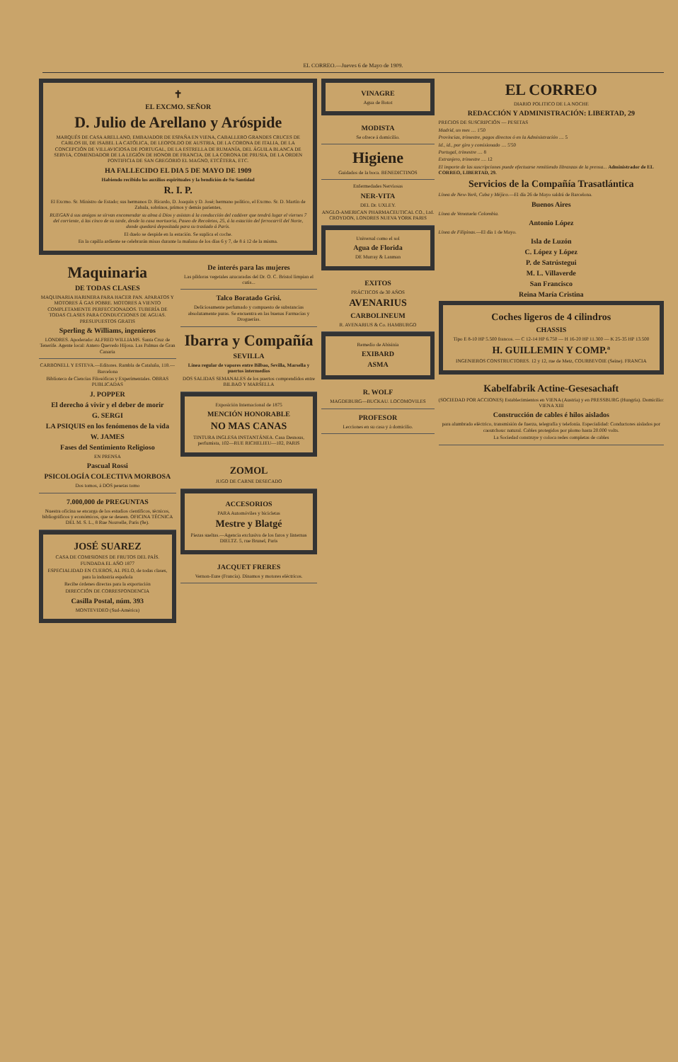EL CORREO.—Jueves 6 de Mayo de 1909.
✝
EL EXCMO. SEÑOR
D. Julio de Arellano y Aróspide
MARQUÉS DE CASA ARELLANO, EMBAJADOR DE ESPAÑA EN VIENA, CABALLERO GRANDES CRUCES DE CARLOS III, DE ISABEL LA CATÓLICA, DE LEOPOLDO DE AUSTRIA, DE LA CORONA DE ITALIA, DE LA CONCEPCIÓN DE VILLAVICIOSA DE PORTUGAL, DE LA ESTRELLA DE RUMANÍA, DEL ÁGUILA BLANCA DE SERVIA, COMENDADOR DE LA LEGIÓN DE HONOR DE FRANCIA, DE LA CORONA DE PRUSIA, DE LA ORDEN PONTIFICIA DE SAN GREGORIO EL MAGNO, ETCÉTERA, ETC.
HA FALLECIDO EL DIA 5 DE MAYO DE 1909
Habiendo recibido los auxilios espirituales y la bendición de Su Santidad
R. I. P.
El Excmo. Sr. Ministro de Estado; sus hermanos D. Ricardo, D. Joaquín y D. José; hermano político, el Excmo. Sr. D. Martín de Zabala, sobrinos, primos y demás parientes,
RUEGAN á sus amigos se sirvan encomendar su alma á Dios y asistan á la conducción del cadáver que tendrá lugar el viernes 7 del corriente, á las cinco de su tarde, desde la casa mortuoria, Paseo de Recoletos, 25, á la estación del ferrocarril del Norte, donde quedará depositada para su traslado á París.
El duelo se despide en la estación. Se suplica el coche.
En la capilla ardiente se celebrarán misas durante la mañana de los días 6 y 7, de 8 á 12 de la misma.
Maquinaria
DE TODAS CLASES
MAQUINARIA HARINERA PARA HACER PAN. APARATOS Y MOTORES Á GAS POBRE. MOTORES A VIENTO COMPLETAMENTE PERFECCIONADOS. TUBERÍA DE TODAS CLASES PARA CONDUCCIONES DE AGUAS. PRESUPUESTOS GRATIS
Sperling & Williams, ingenieros
LONDRES. Apoderado: ALFRED WILLIAMS. Santa Cruz de Tenerife. Agente local: Antero Quevedo Hijosa. Las Palmas de Gran Canaria
CARBONELL Y ESTEVA.—Editores. Rambla de Cataluña, 118.—Barcelona
Biblioteca de Ciencias Filosóficas y Experimentales. OBRAS PUBLICADAS
J. POPPER
El derecho á vivir y el deber de morir
G. SERGI
LA PSIQUIS en los fenómenos de la vida
W. JAMES
Fases del Sentimiento Religioso
EN PRENSA
Pascual Rossi
PSICOLOGÍA COLECTIVA MORBOSA
Dos tomos, á DOS pesetas tomo
7.000,000 de PREGUNTAS
Nuestra oficina se encarga de los estudios científicos, técnicos, bibliográficos y económicos, que se deseen. OFICINA TÉCNICA DEL M. S. L., 8 Rue Nouvelle, París (9e).
JOSÉ SUAREZ
CASA DE COMISIONES DE FRUTOS DEL PAÍS. FUNDADA EL AÑO 1877
ESPECIALIDAD EN CUEROS, AL PELO, de todas clases, para la industria española
Recibe órdenes directas para la exportación
DIRECCIÓN DE CORRESPONDENCIA
Casilla Postal, núm. 393
MONTEVIDEO (Sud-América)
De interés para las mujeres
Las píldoras vegetales azucaradas del Dr. O. C. Bristol limpian el cutis...
Talco Boratado Grisi.
Deliciosamente perfumado y compuesto de substancias absolutamente puras. Se encuentra en las buenas Farmacias y Droguerías.
Ibarra y Compañía
SEVILLA
Línea regular de vapores entre Bilbao, Sevilla, Marsella y puertos intermedios
DOS SALIDAS SEMANALES de los puertos comprendidos entre BILBAO Y MARSELLA
Exposición Internacional de 1875
MENCIÓN HONORABLE
NO MAS CANAS
TINTURA INGLESA INSTANTÁNEA. Casa Desnous, perfumista, 102—RUE RICHELIEU—102, PARIS
ZOMOL
JUGO DE CARNE DESECADO
ACCESORIOS
PARA Automóviles y bicicletas
Mestre y Blatgé
Piezas sueltas.—Agencia exclusiva de los faros y linternas DIELTZ. 5, rue Brunel, Paris
JACQUET FRERES
Vernon-Eure (Francia). Dinamos y motores eléctricos.
VINAGRE
Agua de Botot
MODISTA
Se ofrece á domicilio.
Higiene
Guidados de la boca. BENEDICTINOS
Enfermedades Nerviosas
NER-VITA
DEL Dr. UXLEY.
ANGLO-AMERICAN PHARMACEUTICAL CO., Ltd. CROYDON, LONDRES NUEVA YORK PARIS
Universal como el sol
Agua de Florida
DE Murray & Lanman
EXITOS
PRÁCTICOS de 30 AÑOS
AVENARIUS
CARBOLINEUM
R. AVENARIUS & Co. HAMBURGO
Remedio de Abisinia
EXIBARD
ASMA
R. WOLF
MAGDEBURG—BUCKAU. LOCOMOVILES
PROFESOR
Lecciones en su casa y á domicilio.
EL CORREO
DIARIO POLITICO DE LA NOCHE
REDACCIÓN Y ADMINISTRACIÓN: LIBERTAD, 29
PRECIOS DE SUSCRIPCIÓN — PESETAS
Madrid, un mes .... 1'50
Provincias, trimestre, pagos directos ó en la Administración .... 5
Id., id., por giro y comisionado .... 5'50
Portugal, trimestre .... 8
Extranjero, trimestre .... 12
El importe de las suscripciones puede efectuarse remitiendo libranzas de la prensa... Administrador de EL CORREO, LIBERTAD, 29.
Servicios de la Compañía Trasatlántica
Línea de New-York, Cuba y Méjico.—El día 26 de Mayo saldrá de Barcelona.
Buenos Aires
Línea de Venezuela Colombia.
Antonio López
Línea de Filipinas.—El día 1 de Mayo.
Isla de Luzón
C. López y López
P. de Satrústegui
M. L. Villaverde
San Francisco
Reina María Cristina
Coches ligeros de 4 cilindros
CHASSIS
Tipo E 8-10 HP 5.500 francos. — C 12-14 HP 6.750 — H 16-20 HP 11.300 — K 25-35 HP 13.500
H. GUILLEMIN Y COMP.ª
INGENIEROS CONSTRUCTORES. 12 y 12, rue de Metz, COURBEVOIE (Seine). FRANCIA
Kabelfabrik Actine-Gesesachaft
(SOCIEDAD POR ACCIONES) Establecimientos en VIENA (Austria) y en PRESSBURG (Hungría). Domicilio: VIENA XIII
Construcción de cables é hilos aislados
para alumbrado eléctrico, transmisión de fuerza, telegrafía y telefonía. Especialidad: Conductores aislados por caoutchouc natural. Cables protegidos por plomo hasta 20.000 volts.
La Sociedad construye y coloca redes completas de cables